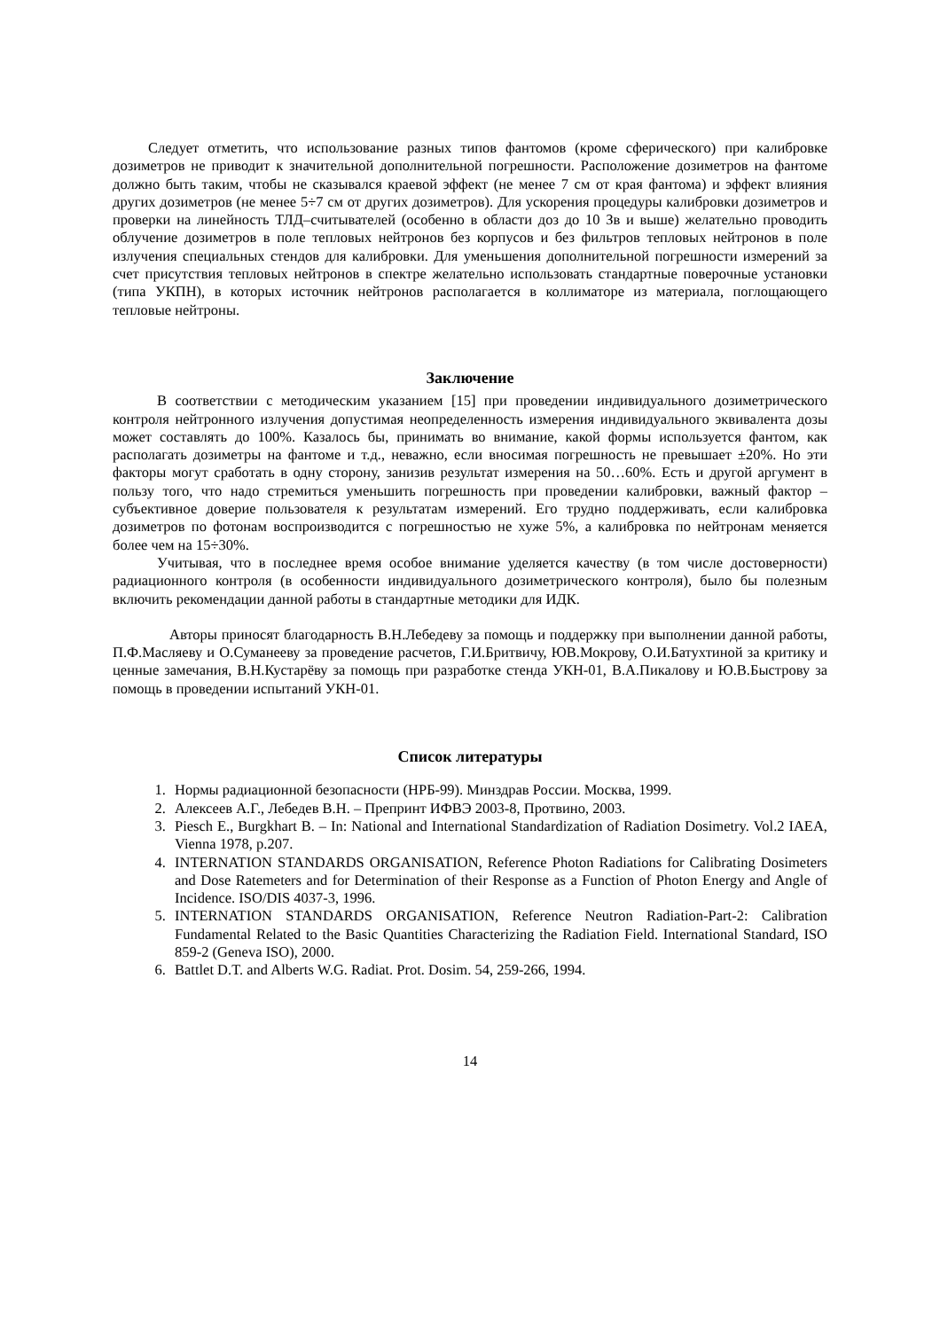Следует отметить, что использование разных типов фантомов (кроме сферического) при калибровке дозиметров не приводит к значительной дополнительной погрешности. Расположение дозиметров на фантоме должно быть таким, чтобы не сказывался краевой эффект (не менее 7 см от края фантома) и эффект влияния других дозиметров (не менее 5÷7 см от других дозиметров). Для ускорения процедуры калибровки дозиметров и проверки на линейность ТЛД–считывателей (особенно в области доз до 10 Зв и выше) желательно проводить облучение дозиметров в поле тепловых нейтронов без корпусов и без фильтров тепловых нейтронов в поле излучения специальных стендов для калибровки. Для уменьшения дополнительной погрешности измерений за счет присутствия тепловых нейтронов в спектре желательно использовать стандартные поверочные установки (типа УКПН), в которых источник нейтронов располагается в коллиматоре из материала, поглощающего тепловые нейтроны.
Заключение
В соответствии с методическим указанием [15] при проведении индивидуального дозиметрического контроля нейтронного излучения допустимая неопределенность измерения индивидуального эквивалента дозы может составлять до 100%. Казалось бы, принимать во внимание, какой формы используется фантом, как располагать дозиметры на фантоме и т.д., неважно, если вносимая погрешность не превышает ±20%. Но эти факторы могут сработать в одну сторону, занизив результат измерения на 50…60%. Есть и другой аргумент в пользу того, что надо стремиться уменьшить погрешность при проведении калибровки, важный фактор – субъективное доверие пользователя к результатам измерений. Его трудно поддерживать, если калибровка дозиметров по фотонам воспроизводится с погрешностью не хуже 5%, а калибровка по нейтронам меняется более чем на 15÷30%.
Учитывая, что в последнее время особое внимание уделяется качеству (в том числе достоверности) радиационного контроля (в особенности индивидуального дозиметрического контроля), было бы полезным включить рекомендации данной работы в стандартные методики для ИДК.
Авторы приносят благодарность В.Н.Лебедеву за помощь и поддержку при выполнении данной работы, П.Ф.Масляеву и О.Суманееву за проведение расчетов, Г.И.Бритвичу, ЮВ.Мокрову, О.И.Батухтиной за критику и ценные замечания, В.Н.Кустарёву за помощь при разработке стенда УКН-01, В.А.Пикалову и Ю.В.Быстрову за помощь в проведении испытаний УКН-01.
Список литературы
1. Нормы радиационной безопасности (НРБ-99). Минздрав России. Москва, 1999.
2. Алексеев А.Г., Лебедев В.Н. – Препринт ИФВЭ 2003-8, Протвино, 2003.
3. Piesch E., Burgkhart B. – In: National and International Standardization of Radiation Dosimetry. Vol.2 IAEA, Vienna 1978, p.207.
4. INTERNATION STANDARDS ORGANISATION, Reference Photon Radiations for Calibrating Dosimeters and Dose Ratemeters and for Determination of their Response as a Function of Photon Energy and Angle of Incidence. ISO/DIS 4037-3, 1996.
5. INTERNATION STANDARDS ORGANISATION, Reference Neutron Radiation-Part-2: Calibration Fundamental Related to the Basic Quantities Characterizing the Radiation Field. International Standard, ISO 859-2 (Geneva ISO), 2000.
6. Battlet D.T. and Alberts W.G. Radiat. Prot. Dosim. 54, 259-266, 1994.
14